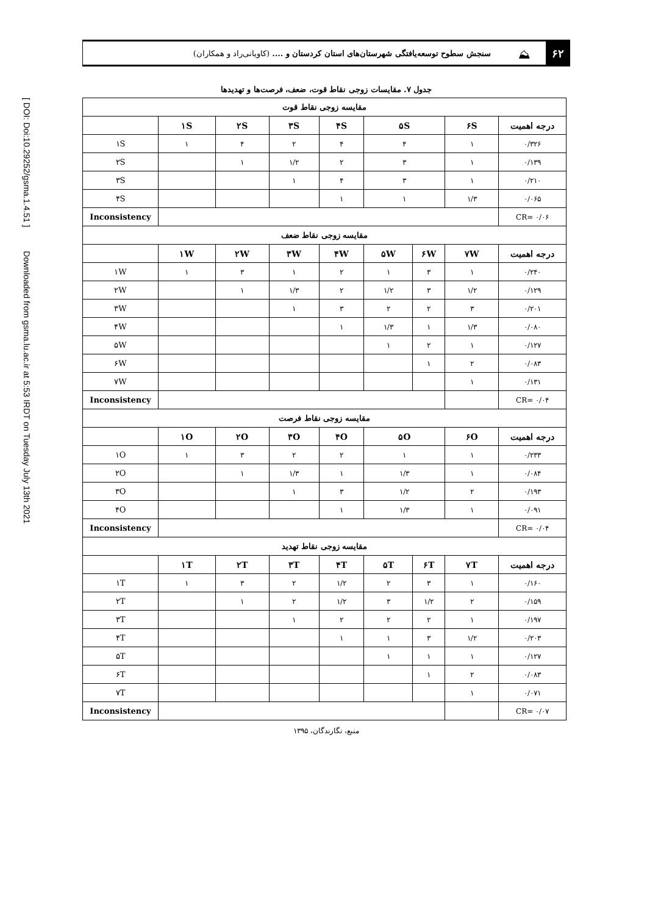[ DOI: Doi:10.29252/gsma.1.4.51 ] Downloaded from gsma.lu.ac.ir at 5:53 IRDT on Tuesday July 13th 2021
۶۲
⛰
سنجش سطوح توسعه‌یافتگی شهرستان‌های استان کردستان و .... (کاویانی‌راد و همکاران)
جدول ۷. مقایسات زوجی نقاط قوت، ضعف، فرصت‌ها و تهدیدها
| مقایسه زوجی نقاط قوت | | | | | | | | |
| | ۱S | ۲S | ۳S | ۴S | ۵S | | ۶S | درجه اهمیت |
| ۱S | ۱ | ۴ | ۲ | ۴ | ۴ | | ۱ | ۰/۳۲۶ |
| ۲S | | ۱ | ۱/۲ | ۲ | ۳ | | ۱ | ۰/۱۳۹ |
| ۳S | | | ۱ | ۴ | ۳ | | ۱ | ۰/۲۱۰ |
| ۴S | | | | ۱ | ۱ | | ۱/۳ | ۰/۰۶۵ |
| Inconsistency | | | | | | | | CR= ۰/۰۶ |
| مقایسه زوجی نقاط ضعف | | | | | | | | |
| | ۱W | ۲W | ۳W | ۴W | ۵W | ۶W | ۷W | درجه اهمیت |
| ۱W | ۱ | ۳ | ۱ | ۲ | ۱ | ۳ | ۱ | ۰/۲۴۰ |
| ۲W | | ۱ | ۱/۳ | ۲ | ۱/۲ | ۳ | ۱/۲ | ۰/۱۲۹ |
| ۳W | | | ۱ | ۳ | ۲ | ۲ | ۳ | ۰/۲۰۱ |
| ۴W | | | | ۱ | ۱/۳ | ۱ | ۱/۳ | ۰/۰۸۰ |
| ۵W | | | | | ۱ | ۲ | ۱ | ۰/۱۲۷ |
| ۶W | | | | | | ۱ | ۲ | ۰/۰۸۳ |
| ۷W | | | | | | | ۱ | ۰/۱۳۱ |
| Inconsistency | | | | | | | | CR= ۰/۰۴ |
| مقایسه زوجی نقاط فرصت | | | | | | | | |
| | ۱O | ۲O | ۳O | ۴O | ۵O | | ۶O | درجه اهمیت |
| ۱O | ۱ | ۳ | ۲ | ۲ | ۱ | | ۱ | ۰/۲۳۳ |
| ۲O | | ۱ | ۱/۳ | ۱ | ۱/۳ | | ۱ | ۰/۰۸۴ |
| ۳O | | | ۱ | ۳ | ۱/۲ | | ۲ | ۰/۱۹۳ |
| ۴O | | | | ۱ | ۱/۳ | | ۱ | ۰/۰۹۱ |
| Inconsistency | | | | | | | | CR= ۰/۰۴ |
| مقایسه زوجی نقاط تهدید | | | | | | | | |
| | ۱T | ۲T | ۳T | ۴T | ۵T | ۶T | ۷T | درجه اهمیت |
| ۱T | ۱ | ۳ | ۲ | ۱/۲ | ۲ | ۳ | ۱ | ۰/۱۶۰ |
| ۲T | | ۱ | ۲ | ۱/۲ | ۳ | ۱/۲ | ۲ | ۰/۱۵۹ |
| ۳T | | | ۱ | ۲ | ۲ | ۲ | ۱ | ۰/۱۹۷ |
| ۴T | | | | ۱ | ۱ | ۳ | ۱/۲ | ۰/۲۰۳ |
| ۵T | | | | | ۱ | ۱ | ۱ | ۰/۱۲۷ |
| ۶T | | | | | | ۱ | ۲ | ۰/۰۸۳ |
| ۷T | | | | | | | ۱ | ۰/۰۷۱ |
| Inconsistency | | | | | | | | CR= ۰/۰۷ |
منبع، نگارندگان، ۱۳۹۵